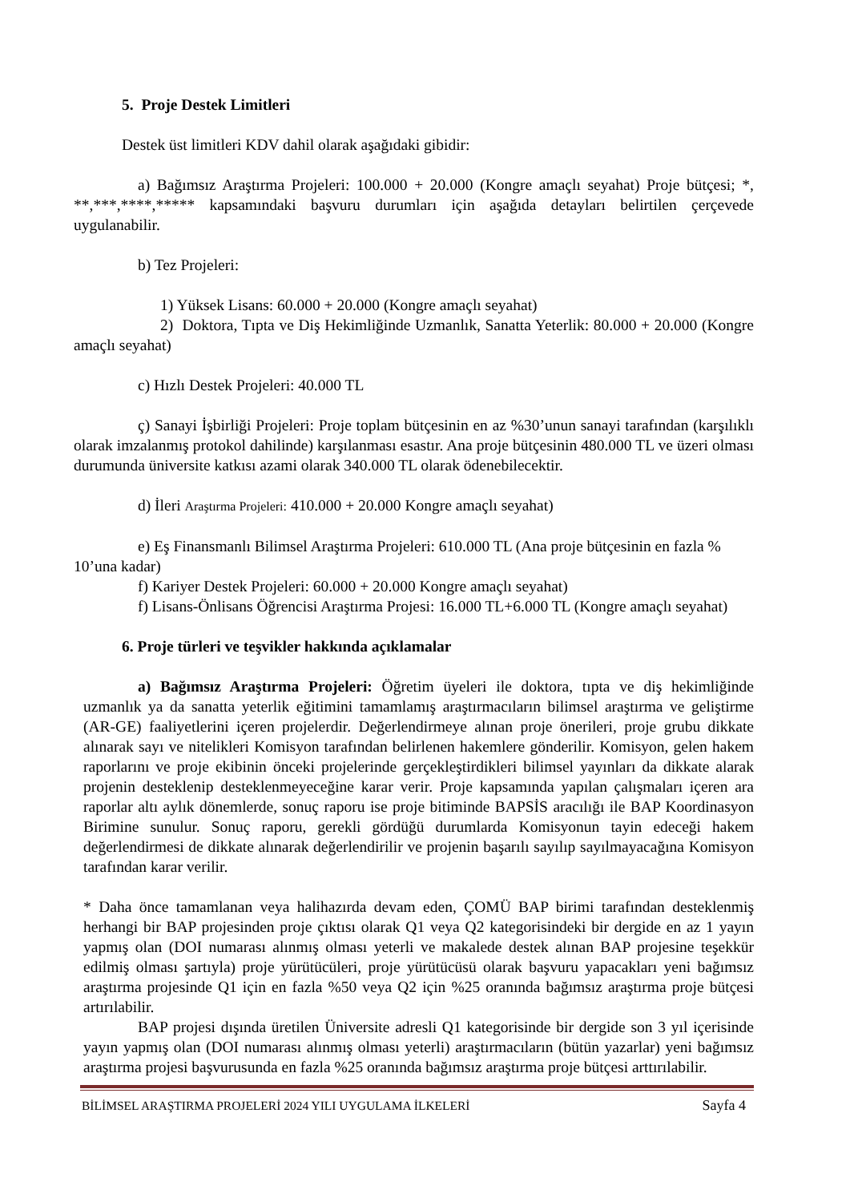5. Proje Destek Limitleri
Destek üst limitleri KDV dahil olarak aşağıdaki gibidir:
a) Bağımsız Araştırma Projeleri: 100.000 + 20.000 (Kongre amaçlı seyahat) Proje bütçesi; *, **,***,****,***** kapsamındaki başvuru durumları için aşağıda detayları belirtilen çerçevede uygulanabilir.
b) Tez Projeleri:
1) Yüksek Lisans: 60.000 + 20.000 (Kongre amaçlı seyahat)
2) Doktora, Tıpta ve Diş Hekimliğinde Uzmanlık, Sanatta Yeterlik: 80.000 + 20.000 (Kongre amaçlı seyahat)
c) Hızlı Destek Projeleri: 40.000 TL
ç) Sanayi İşbirliği Projeleri: Proje toplam bütçesinin en az %30’unun sanayi tarafından (karşılıklı olarak imzalanmış protokol dahilinde) karşılanması esastır. Ana proje bütçesinin 480.000 TL ve üzeri olması durumunda üniversite katkısı azami olarak 340.000 TL olarak ödenebilecektir.
d) İleri Araştırma Projeleri: 410.000 + 20.000 Kongre amaçlı seyahat)
e) Eş Finansmanlı Bilimsel Araştırma Projeleri: 610.000 TL (Ana proje bütçesinin en fazla % 10’una kadar)
f) Kariyer Destek Projeleri: 60.000 + 20.000 Kongre amaçlı seyahat)
f) Lisans-Önlisans Öğrencisi Araştırma Projesi: 16.000 TL+6.000 TL (Kongre amaçlı seyahat)
6. Proje türleri ve teşvikler hakkında açıklamalar
a) Bağımsız Araştırma Projeleri: Öğretim üyeleri ile doktora, tıpta ve diş hekimliğinde uzmanlık ya da sanatta yeterlik eğitimini tamamlamış araştırmacıların bilimsel araştırma ve geliştirme (AR-GE) faaliyetlerini içeren projelerdir. Değerlendirmeye alınan proje önerileri, proje grubu dikkate alınarak sayı ve nitelikleri Komisyon tarafından belirlenen hakemlere gönderilir. Komisyon, gelen hakem raporlarını ve proje ekibinin önceki projelerinde gerçekleştirdikleri bilimsel yayınları da dikkate alarak projenin desteklenip desteklenmeyeceğine karar verir. Proje kapsamında yapılan çalışmaları içeren ara raporlar altı aylık dönemlerde, sonuç raporu ise proje bitiminde BAPSİS aracılığı ile BAP Koordinasyon Birimine sunulur. Sonuç raporu, gerekli gördüğü durumlarda Komisyonun tayin edeceği hakem değerlendirmesi de dikkate alınarak değerlendirilir ve projenin başarılı sayılıp sayılmayacağına Komisyon tarafından karar verilir.
* Daha önce tamamlanan veya halihazırda devam eden, ÇOMÜ BAP birimi tarafından desteklenmiş herhangi bir BAP projesinden proje çıktısı olarak Q1 veya Q2 kategorisindeki bir dergide en az 1 yayın yapmış olan (DOI numarası alınmış olması yeterli ve makalede destek alınan BAP projesine teşekkür edilmiş olması şartıyla) proje yürütücüleri, proje yürütücüsü olarak başvuru yapacakları yeni bağımsız araştırma projesinde Q1 için en fazla %50 veya Q2 için %25 oranında bağımsız araştırma proje bütçesi artırılabilir.
BAP projesi dışında üretilen Üniversite adresli Q1 kategorisinde bir dergide son 3 yıl içerisinde yayın yapmış olan (DOI numarası alınmış olması yeterli) araştırmacıların (bütün yazarlar) yeni bağımsız araştırma projesi başvurusunda en fazla %25 oranında bağımsız araştırma proje bütçesi arttırılabilir.
BİLİMSEL ARAŞTIRMA PROJELERİ 2024 YILI UYGULAMA İLKELERİ Sayfa 4